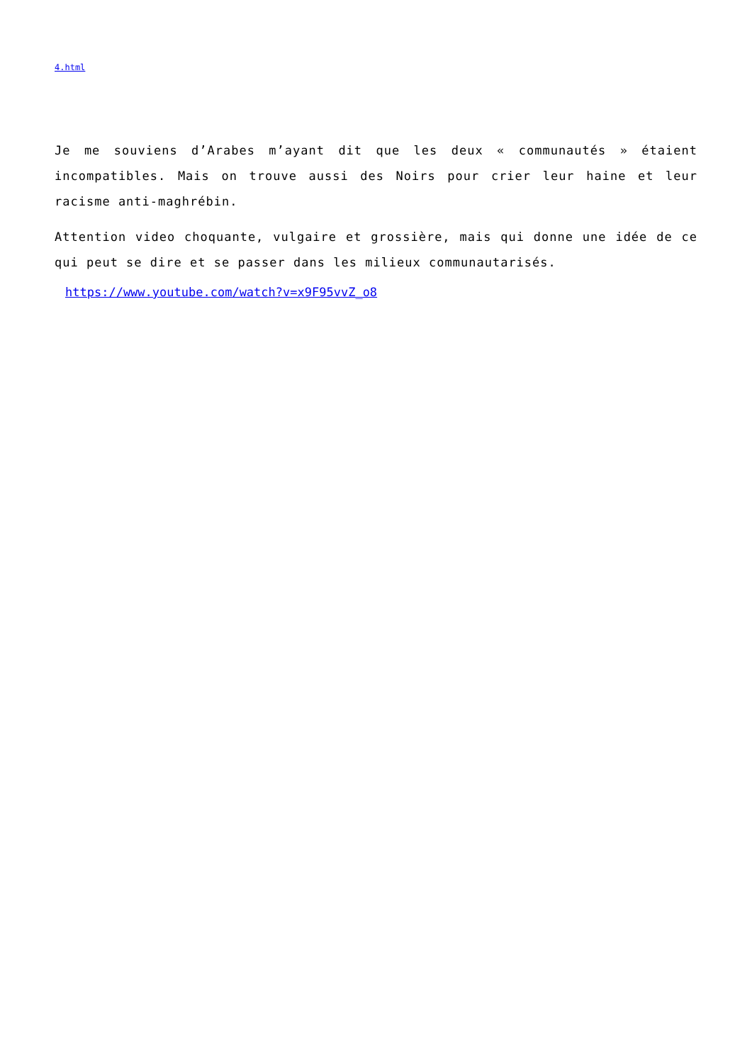4.html
Je me souviens d’Arabes m’ayant dit que les deux « communautés » étaient incompatibles. Mais on trouve aussi des Noirs pour crier leur haine et leur racisme anti-maghrébin.
Attention video choquante, vulgaire et grossière, mais qui donne une idée de ce qui peut se dire et se passer dans les milieux communautarisés.
https://www.youtube.com/watch?v=x9F95vvZ_o8